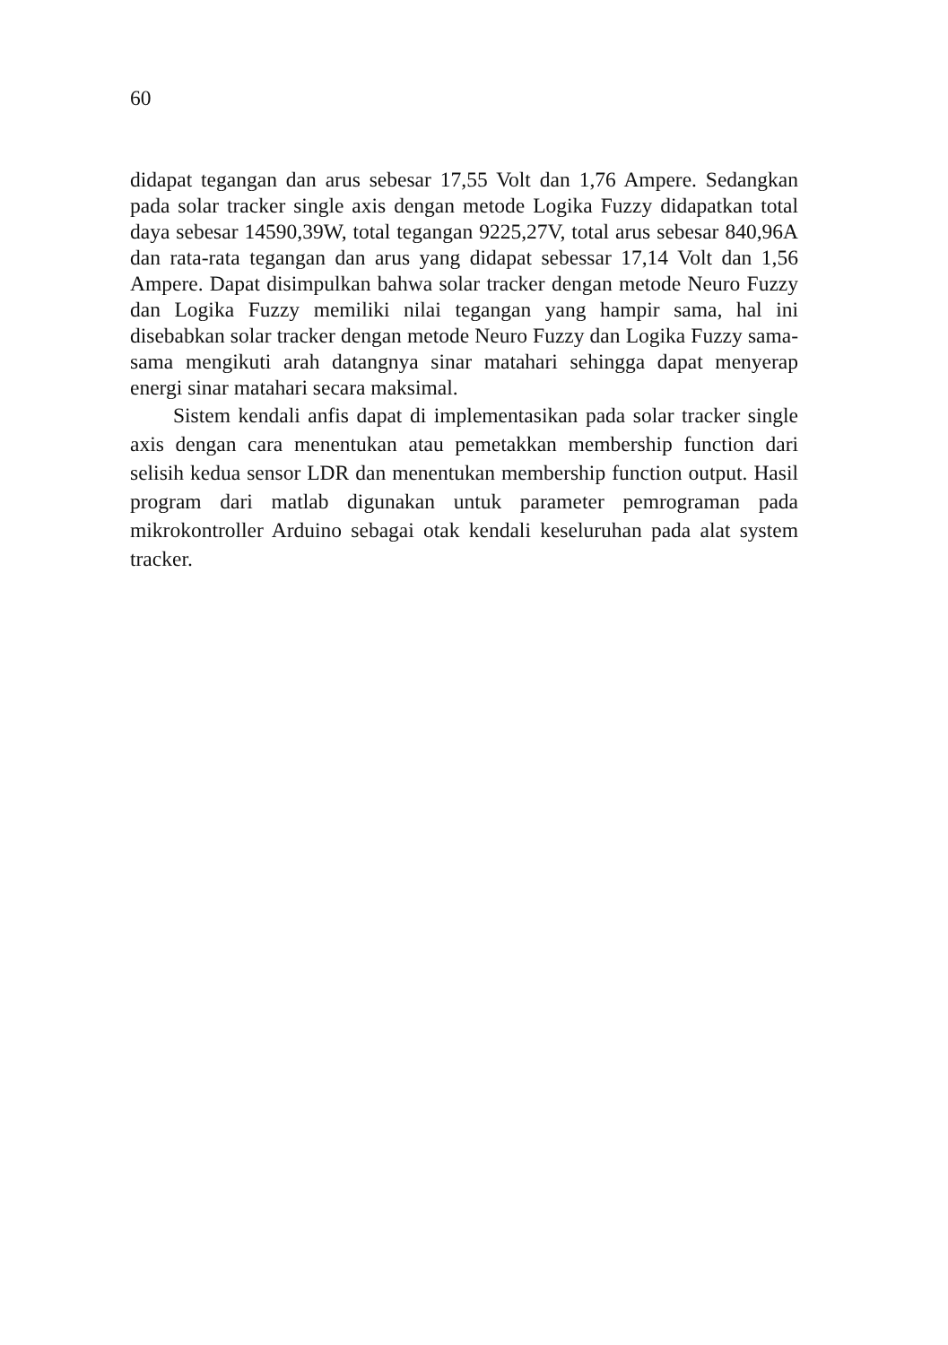60
didapat tegangan dan arus sebesar 17,55 Volt dan 1,76 Ampere. Sedangkan pada solar tracker single axis dengan metode Logika Fuzzy didapatkan total daya sebesar 14590,39W, total tegangan 9225,27V, total arus sebesar 840,96A dan rata-rata tegangan dan arus yang didapat sebessar 17,14 Volt dan 1,56 Ampere. Dapat disimpulkan bahwa solar tracker dengan metode Neuro Fuzzy dan Logika Fuzzy memiliki nilai tegangan yang hampir sama, hal ini disebabkan solar tracker dengan metode Neuro Fuzzy dan Logika Fuzzy sama-sama mengikuti arah datangnya sinar matahari sehingga dapat menyerap energi sinar matahari secara maksimal.
Sistem kendali anfis dapat di implementasikan pada solar tracker single axis dengan cara menentukan atau pemetakkan membership function dari selisih kedua sensor LDR dan menentukan membership function output. Hasil program dari matlab digunakan untuk parameter pemrograman pada mikrokontroller Arduino sebagai otak kendali keseluruhan pada alat system tracker.